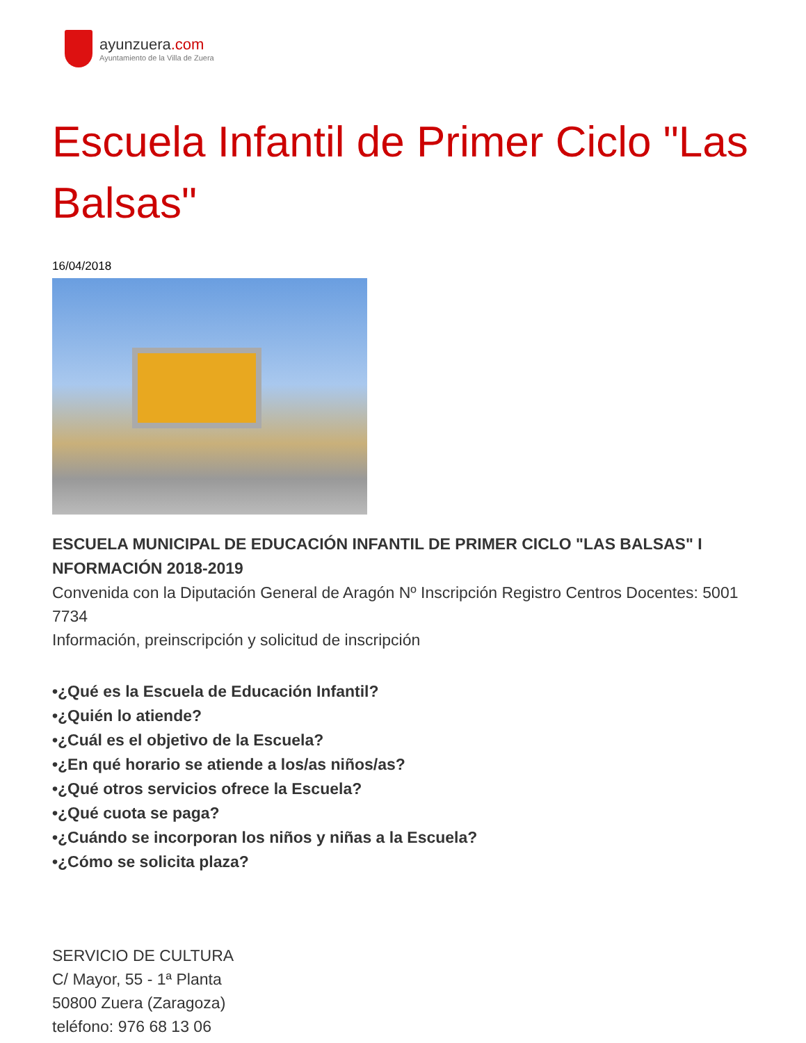ayunzuera.com
Ayuntamiento de la Villa de Zuera
Escuela Infantil de Primer Ciclo "Las Balsas"
16/04/2018
ESCUELA MUNICIPAL DE EDUCACIÓN INFANTIL DE PRIMER CICLO "LAS BALSAS" I NFORMACIÓN 2018-2019
Convenida con la Diputación General de Aragón Nº Inscripción Registro Centros Docentes: 5001 7734
Información, preinscripción y solicitud de inscripción
•¿Qué es la Escuela de Educación Infantil?
•¿Quién lo atiende?
•¿Cuál es el objetivo de la Escuela?
•¿En qué horario se atiende a los/as niños/as?
•¿Qué otros servicios ofrece la Escuela?
•¿Qué cuota se paga?
•¿Cuándo se incorporan los niños y niñas a la Escuela?
•¿Cómo se solicita plaza?
SERVICIO DE CULTURA
C/ Mayor, 55 - 1ª Planta
50800 Zuera (Zaragoza)
teléfono: 976 68 13 06